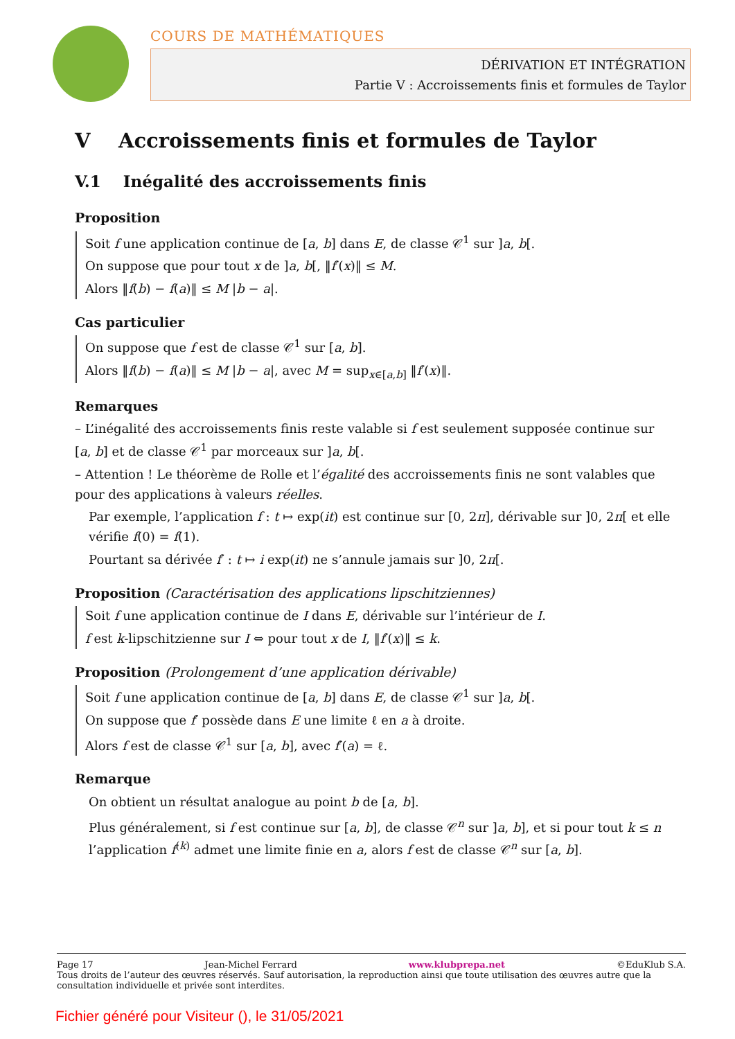COURS DE MATHÉMATIQUES
DÉRIVATION ET INTÉGRATION
Partie V : Accroissements finis et formules de Taylor
V Accroissements finis et formules de Taylor
V.1 Inégalité des accroissements finis
Proposition
Soit f une application continue de [a, b] dans E, de classe 𝒞<sup>1</sup> sur ]a, b[.
On suppose que pour tout x de ]a, b[, ‖f′(x)‖ ≤ M.
Alors ‖f(b) − f(a)‖ ≤ M |b − a|.
Cas particulier
On suppose que f est de classe 𝒞<sup>1</sup> sur [a, b].
Alors ‖f(b) − f(a)‖ ≤ M |b − a|, avec M = sup<sub>x∈[a,b]</sub> ‖f′(x)‖.
Remarques
– L’inégalité des accroissements finis reste valable si f est seulement supposée continue sur [a, b] et de classe 𝒞<sup>1</sup> par morceaux sur ]a, b[.
– Attention ! Le théorème de Rolle et l’égalité des accroissements finis ne sont valables que pour des applications à valeurs réelles.
Par exemple, l’application f : t ↦ exp(it) est continue sur [0, 2π], dérivable sur ]0, 2π[ et elle vérifie f(0) = f(1).
Pourtant sa dérivée f′ : t ↦ i exp(it) ne s’annule jamais sur ]0, 2π[.
Proposition (Caractérisation des applications lipschitziennes)
Soit f une application continue de I dans E, dérivable sur l’intérieur de I.
f est k-lipschitzienne sur I ⇔ pour tout x de I, ‖f′(x)‖ ≤ k.
Proposition (Prolongement d’une application dérivable)
Soit f une application continue de [a, b] dans E, de classe 𝒞<sup>1</sup> sur ]a, b[.
On suppose que f′ possède dans E une limite ℓ en a à droite.
Alors f est de classe 𝒞<sup>1</sup> sur [a, b], avec f′(a) = ℓ.
Remarque
On obtient un résultat analogue au point b de [a, b].
Plus généralement, si f est continue sur [a, b], de classe 𝒞<sup>n</sup> sur ]a, b], et si pour tout k ≤ n l’application f<sup>(k)</sup> admet une limite finie en a, alors f est de classe 𝒞<sup>n</sup> sur [a, b].
Page 17 Jean-Michel Ferrard www.klubprepa.net ©EduKlub S.A.
Tous droits de l’auteur des œuvres réservés. Sauf autorisation, la reproduction ainsi que toute utilisation des œuvres autre que la consultation individuelle et privée sont interdites.
Fichier généré pour Visiteur (), le 31/05/2021